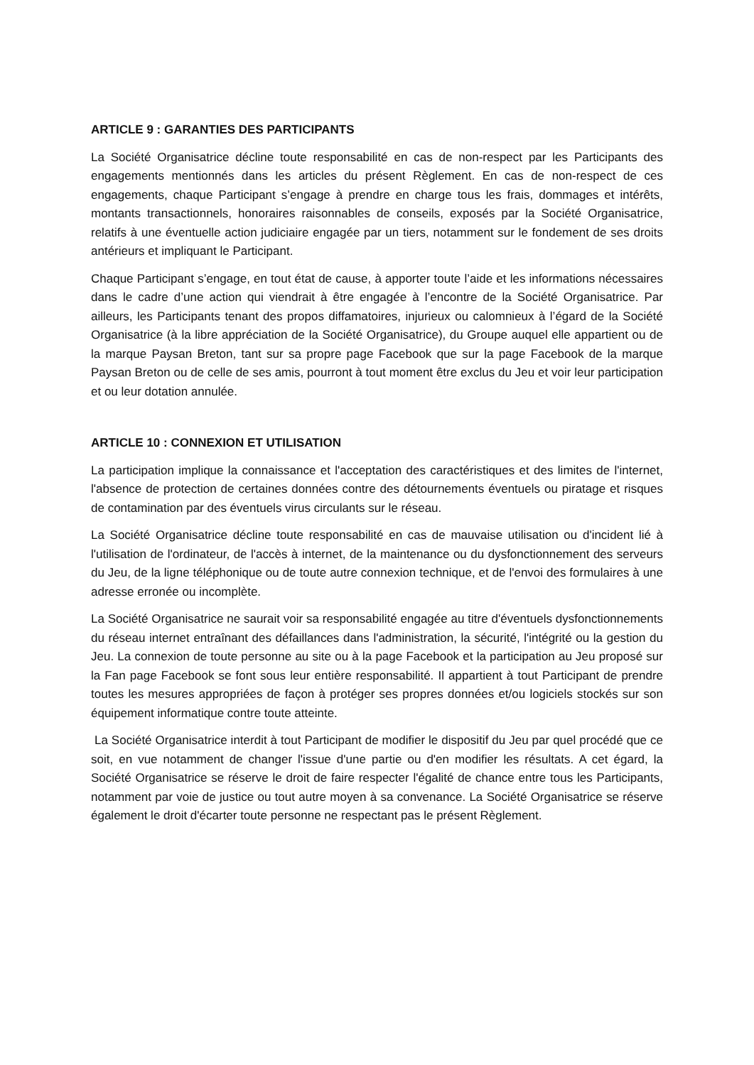ARTICLE 9 : GARANTIES DES PARTICIPANTS
La Société Organisatrice décline toute responsabilité en cas de non-respect par les Participants des engagements mentionnés dans les articles du présent Règlement. En cas de non-respect de ces engagements, chaque Participant s’engage à prendre en charge tous les frais, dommages et intérêts, montants transactionnels, honoraires raisonnables de conseils, exposés par la Société Organisatrice, relatifs à une éventuelle action judiciaire engagée par un tiers, notamment sur le fondement de ses droits antérieurs et impliquant le Participant.
Chaque Participant s’engage, en tout état de cause, à apporter toute l’aide et les informations nécessaires dans le cadre d’une action qui viendrait à être engagée à l’encontre de la Société Organisatrice. Par ailleurs, les Participants tenant des propos diffamatoires, injurieux ou calomnieux à l’égard de la Société Organisatrice (à la libre appréciation de la Société Organisatrice), du Groupe auquel elle appartient ou de la marque Paysan Breton, tant sur sa propre page Facebook que sur la page Facebook de la marque Paysan Breton ou de celle de ses amis, pourront à tout moment être exclus du Jeu et voir leur participation et ou leur dotation annulée.
ARTICLE 10 : CONNEXION ET UTILISATION
La participation implique la connaissance et l'acceptation des caractéristiques et des limites de l'internet, l'absence de protection de certaines données contre des détournements éventuels ou piratage et risques de contamination par des éventuels virus circulants sur le réseau.
La Société Organisatrice décline toute responsabilité en cas de mauvaise utilisation ou d'incident lié à l'utilisation de l'ordinateur, de l'accès à internet, de la maintenance ou du dysfonctionnement des serveurs du Jeu, de la ligne téléphonique ou de toute autre connexion technique, et de l'envoi des formulaires à une adresse erronée ou incomplète.
La Société Organisatrice ne saurait voir sa responsabilité engagée au titre d'éventuels dysfonctionnements du réseau internet entraînant des défaillances dans l'administration, la sécurité, l'intégrité ou la gestion du Jeu. La connexion de toute personne au site ou à la page Facebook et la participation au Jeu proposé sur la Fan page Facebook se font sous leur entière responsabilité. Il appartient à tout Participant de prendre toutes les mesures appropriées de façon à protéger ses propres données et/ou logiciels stockés sur son équipement informatique contre toute atteinte.
La Société Organisatrice interdit à tout Participant de modifier le dispositif du Jeu par quel procédé que ce soit, en vue notamment de changer l'issue d'une partie ou d'en modifier les résultats. A cet égard, la Société Organisatrice se réserve le droit de faire respecter l'égalité de chance entre tous les Participants, notamment par voie de justice ou tout autre moyen à sa convenance. La Société Organisatrice se réserve également le droit d'écarter toute personne ne respectant pas le présent Règlement.